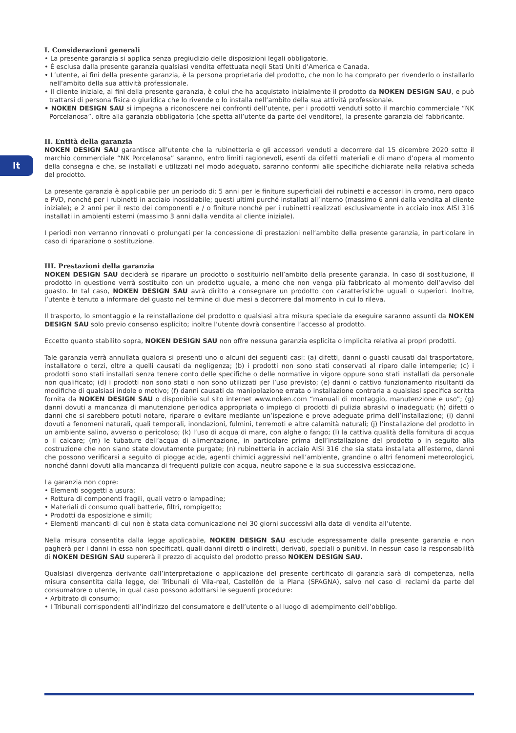It
I. Considerazioni generali
• La presente garanzia si applica senza pregiudizio delle disposizioni legali obbligatorie.
• È esclusa dalla presente garanzia qualsiasi vendita effettuata negli Stati Uniti d’America e Canada.
• L’utente, ai fini della presente garanzia, è la persona proprietaria del prodotto, che non lo ha comprato per rivenderlo o installarlo nell’ambito della sua attività professionale.
• Il cliente iniziale, ai fini della presente garanzia, è colui che ha acquistato inizialmente il prodotto da NOKEN DESIGN SAU, e può trattarsi di persona fisica o giuridica che lo rivende o lo installa nell’ambito della sua attività professionale.
• NOKEN DESIGN SAU si impegna a riconoscere nei confronti dell’utente, per i prodotti venduti sotto il marchio commerciale “NK Porcelanosa”, oltre alla garanzia obbligatoria (che spetta all’utente da parte del venditore), la presente garanzia del fabbricante.
II. Entità della garanzia
NOKEN DESIGN SAU garantisce all’utente che la rubinetteria e gli accessori venduti a decorrere dal 15 dicembre 2020 sotto il marchio commerciale “NK Porcelanosa” saranno, entro limiti ragionevoli, esenti da difetti materiali e di mano d’opera al momento della consegna e che, se installati e utilizzati nel modo adeguato, saranno conformi alle specifiche dichiarate nella relativa scheda del prodotto.
La presente garanzia è applicabile per un periodo di: 5 anni per le finiture superficiali dei rubinetti e accessori in cromo, nero opaco e PVD, nonché per i rubinetti in acciaio inossidabile; questi ultimi purché installati all’interno (massimo 6 anni dalla vendita al cliente iniziale); e 2 anni per il resto dei componenti e / o finiture nonché per i rubinetti realizzati esclusivamente in acciaio inox AISI 316 installati in ambienti esterni (massimo 3 anni dalla vendita al cliente iniziale).
I periodi non verranno rinnovati o prolungati per la concessione di prestazioni nell’ambito della presente garanzia, in particolare in caso di riparazione o sostituzione.
III. Prestazioni della garanzia
NOKEN DESIGN SAU deciderà se riparare un prodotto o sostituirlo nell’ambito della presente garanzia. In caso di sostituzione, il prodotto in questione verrà sostituito con un prodotto uguale, a meno che non venga più fabbricato al momento dell’avviso del guasto. In tal caso, NOKEN DESIGN SAU avrà diritto a consegnare un prodotto con caratteristiche uguali o superiori. Inoltre, l’utente è tenuto a informare del guasto nel termine di due mesi a decorrere dal momento in cui lo rileva.
Il trasporto, lo smontaggio e la reinstallazione del prodotto o qualsiasi altra misura speciale da eseguire saranno assunti da NOKEN DESIGN SAU solo previo consenso esplicito; inoltre l’utente dovrà consentire l’accesso al prodotto.
Eccetto quanto stabilito sopra, NOKEN DESIGN SAU non offre nessuna garanzia esplicita o implicita relativa ai propri prodotti.
Tale garanzia verrà annullata qualora si presenti uno o alcuni dei seguenti casi: (a) difetti, danni o guasti causati dal trasportatore, installatore o terzi, oltre a quelli causati da negligenza; (b) i prodotti non sono stati conservati al riparo dalle intemperie; (c) i prodotti sono stati installati senza tenere conto delle specifiche o delle normative in vigore oppure sono stati installati da personale non qualificato; (d) i prodotti non sono stati o non sono utilizzati per l’uso previsto; (e) danni o cattivo funzionamento risultanti da modifiche di qualsiasi indole o motivo; (f) danni causati da manipolazione errata o installazione contraria a qualsiasi specifica scritta fornita da NOKEN DESIGN SAU o disponibile sul sito internet www.noken.com “manuali di montaggio, manutenzione e uso”; (g) danni dovuti a mancanza di manutenzione periodica appropriata o impiego di prodotti di pulizia abrasivi o inadeguati; (h) difetti o danni che si sarebbero potuti notare, riparare o evitare mediante un’ispezione e prove adeguate prima dell’installazione; (i) danni dovuti a fenomeni naturali, quali temporali, inondazioni, fulmini, terremoti e altre calamità naturali; (j) l’installazione del prodotto in un ambiente salino, avverso o pericoloso; (k) l’uso di acqua di mare, con alghe o fango; (l) la cattiva qualità della fornitura di acqua o il calcare; (m) le tubature dell’acqua di alimentazione, in particolare prima dell’installazione del prodotto o in seguito alla costruzione che non siano state dovutamente purgate; (n) rubinetteria in acciaio AISI 316 che sia stata installata all’esterno, danni che possono verificarsi a seguito di piogge acide, agenti chimici aggressivi nell’ambiente, grandine o altri fenomeni meteorologici, nonché danni dovuti alla mancanza di frequenti pulizie con acqua, neutro sapone e la sua successiva essiccazione.
La garanzia non copre:
• Elementi soggetti a usura;
• Rottura di componenti fragili, quali vetro o lampadine;
• Materiali di consumo quali batterie, filtri, rompigetto;
• Prodotti da esposizione e simili;
• Elementi mancanti di cui non è stata data comunicazione nei 30 giorni successivi alla data di vendita all’utente.
Nella misura consentita dalla legge applicabile, NOKEN DESIGN SAU esclude espressamente dalla presente garanzia e non pagherà per i danni in essa non specificati, quali danni diretti o indiretti, derivati, speciali o punitivi. In nessun caso la responsabilità di NOKEN DESIGN SAU supererà il prezzo di acquisto del prodotto presso NOKEN DESIGN SAU.
Qualsiasi divergenza derivante dall’interpretazione o applicazione del presente certificato di garanzia sarà di competenza, nella misura consentita dalla legge, dei Tribunali di Vila-real, Castellón de la Plana (SPAGNA), salvo nel caso di reclami da parte del consumatore o utente, in qual caso possono adottarsi le seguenti procedure:
• Arbitrato di consumo;
• I Tribunali corrispondenti all’indirizzo del consumatore e dell’utente o al luogo di adempimento dell’obbligo.